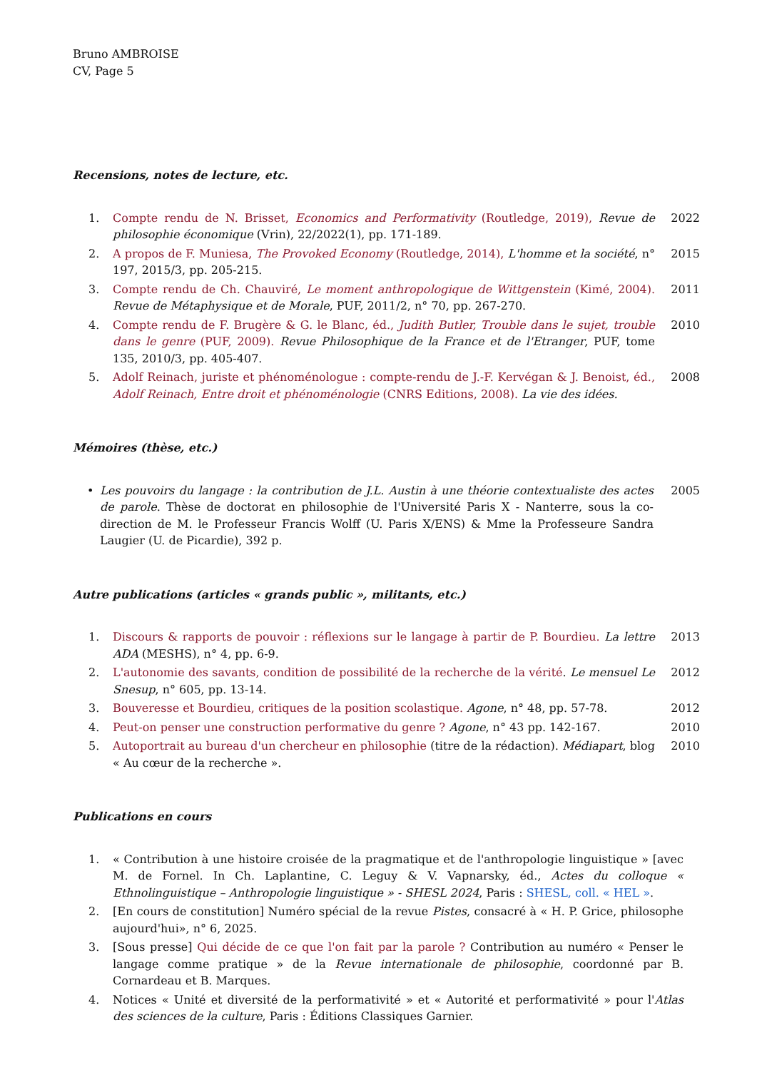Bruno AMBROISE
CV, Page 5
Recensions, notes de lecture, etc.
1. Compte rendu de N. Brisset, Economics and Performativity (Routledge, 2019), Revue de philosophie économique (Vrin), 22/2022(1), pp. 171-189. 2022
2. A propos de F. Muniesa, The Provoked Economy (Routledge, 2014), L'homme et la société, n° 197, 2015/3, pp. 205-215. 2015
3. Compte rendu de Ch. Chauviré, Le moment anthropologique de Wittgenstein (Kimé, 2004). Revue de Métaphysique et de Morale, PUF, 2011/2, n° 70, pp. 267-270. 2011
4. Compte rendu de F. Brugère & G. le Blanc, éd., Judith Butler, Trouble dans le sujet, trouble dans le genre (PUF, 2009). Revue Philosophique de la France et de l'Etranger, PUF, tome 135, 2010/3, pp. 405-407. 2010
5. Adolf Reinach, juriste et phénoménologue : compte-rendu de J.-F. Kervégan & J. Benoist, éd., Adolf Reinach, Entre droit et phénoménologie (CNRS Editions, 2008). La vie des idées. 2008
Mémoires (thèse, etc.)
• Les pouvoirs du langage : la contribution de J.L. Austin à une théorie contextualiste des actes de parole. Thèse de doctorat en philosophie de l'Université Paris X - Nanterre, sous la co-direction de M. le Professeur Francis Wolff (U. Paris X/ENS) & Mme la Professeure Sandra Laugier (U. de Picardie), 392 p. 2005
Autre publications (articles « grands public », militants, etc.)
1. Discours & rapports de pouvoir : réflexions sur le langage à partir de P. Bourdieu. La lettre ADA (MESHS), n° 4, pp. 6-9. 2013
2. L'autonomie des savants, condition de possibilité de la recherche de la vérité. Le mensuel Le Snesup, n° 605, pp. 13-14. 2012
3. Bouveresse et Bourdieu, critiques de la position scolastique. Agone, n° 48, pp. 57-78. 2012
4. Peut-on penser une construction performative du genre ? Agone, n° 43 pp. 142-167. 2010
5. Autoportrait au bureau d'un chercheur en philosophie (titre de la rédaction). Médiapart, blog « Au cœur de la recherche ». 2010
Publications en cours
1. « Contribution à une histoire croisée de la pragmatique et de l'anthropologie linguistique » [avec M. de Fornel. In Ch. Laplantine, C. Leguy & V. Vapnarsky, éd., Actes du colloque « Ethnolinguistique – Anthropologie linguistique » - SHESL 2024, Paris : SHESL, coll. « HEL ».
2. [En cours de constitution] Numéro spécial de la revue Pistes, consacré à « H. P. Grice, philosophe aujourd'hui», n° 6, 2025.
3. [Sous presse] Qui décide de ce que l'on fait par la parole ? Contribution au numéro « Penser le langage comme pratique » de la Revue internationale de philosophie, coordonné par B. Cornardeau et B. Marques.
4. Notices « Unité et diversité de la performativité » et « Autorité et performativité » pour l'Atlas des sciences de la culture, Paris : Éditions Classiques Garnier.